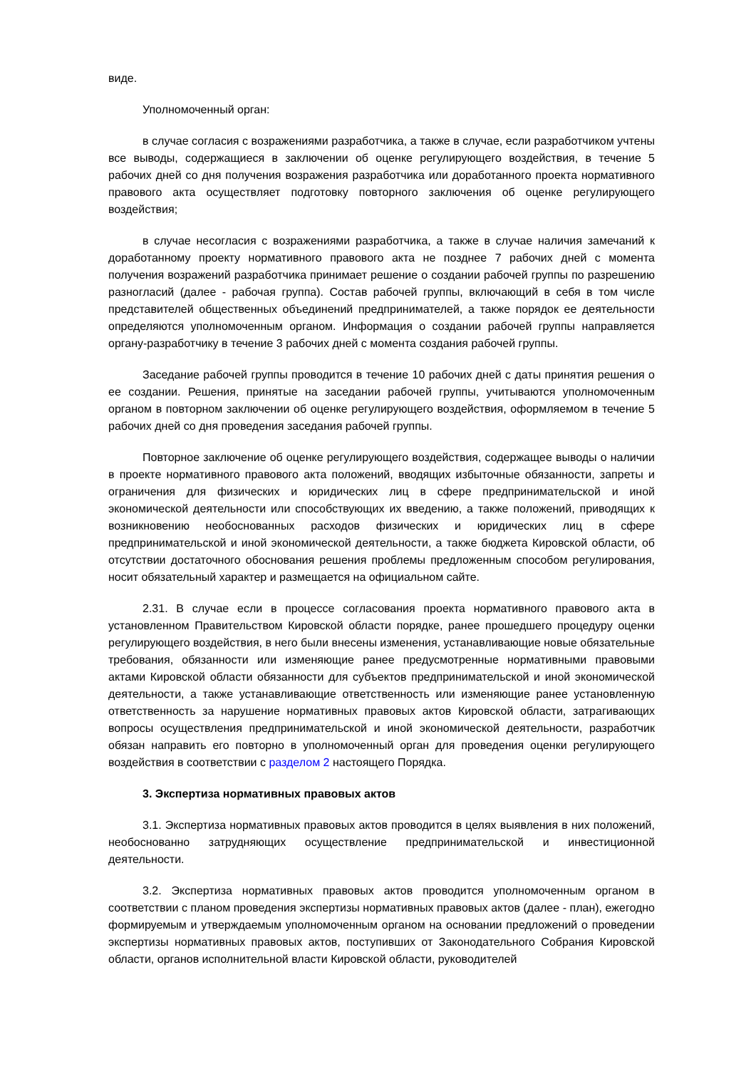виде.
Уполномоченный орган:
в случае согласия с возражениями разработчика, а также в случае, если разработчиком учтены все выводы, содержащиеся в заключении об оценке регулирующего воздействия, в течение 5 рабочих дней со дня получения возражения разработчика или доработанного проекта нормативного правового акта осуществляет подготовку повторного заключения об оценке регулирующего воздействия;
в случае несогласия с возражениями разработчика, а также в случае наличия замечаний к доработанному проекту нормативного правового акта не позднее 7 рабочих дней с момента получения возражений разработчика принимает решение о создании рабочей группы по разрешению разногласий (далее - рабочая группа). Состав рабочей группы, включающий в себя в том числе представителей общественных объединений предпринимателей, а также порядок ее деятельности определяются уполномоченным органом. Информация о создании рабочей группы направляется органу-разработчику в течение 3 рабочих дней с момента создания рабочей группы.
Заседание рабочей группы проводится в течение 10 рабочих дней с даты принятия решения о ее создании. Решения, принятые на заседании рабочей группы, учитываются уполномоченным органом в повторном заключении об оценке регулирующего воздействия, оформляемом в течение 5 рабочих дней со дня проведения заседания рабочей группы.
Повторное заключение об оценке регулирующего воздействия, содержащее выводы о наличии в проекте нормативного правового акта положений, вводящих избыточные обязанности, запреты и ограничения для физических и юридических лиц в сфере предпринимательской и иной экономической деятельности или способствующих их введению, а также положений, приводящих к возникновению необоснованных расходов физических и юридических лиц в сфере предпринимательской и иной экономической деятельности, а также бюджета Кировской области, об отсутствии достаточного обоснования решения проблемы предложенным способом регулирования, носит обязательный характер и размещается на официальном сайте.
2.31. В случае если в процессе согласования проекта нормативного правового акта в установленном Правительством Кировской области порядке, ранее прошедшего процедуру оценки регулирующего воздействия, в него были внесены изменения, устанавливающие новые обязательные требования, обязанности или изменяющие ранее предусмотренные нормативными правовыми актами Кировской области обязанности для субъектов предпринимательской и иной экономической деятельности, а также устанавливающие ответственность или изменяющие ранее установленную ответственность за нарушение нормативных правовых актов Кировской области, затрагивающих вопросы осуществления предпринимательской и иной экономической деятельности, разработчик обязан направить его повторно в уполномоченный орган для проведения оценки регулирующего воздействия в соответствии с разделом 2 настоящего Порядка.
3. Экспертиза нормативных правовых актов
3.1. Экспертиза нормативных правовых актов проводится в целях выявления в них положений, необоснованно затрудняющих осуществление предпринимательской и инвестиционной деятельности.
3.2. Экспертиза нормативных правовых актов проводится уполномоченным органом в соответствии с планом проведения экспертизы нормативных правовых актов (далее - план), ежегодно формируемым и утверждаемым уполномоченным органом на основании предложений о проведении экспертизы нормативных правовых актов, поступивших от Законодательного Собрания Кировской области, органов исполнительной власти Кировской области, руководителей